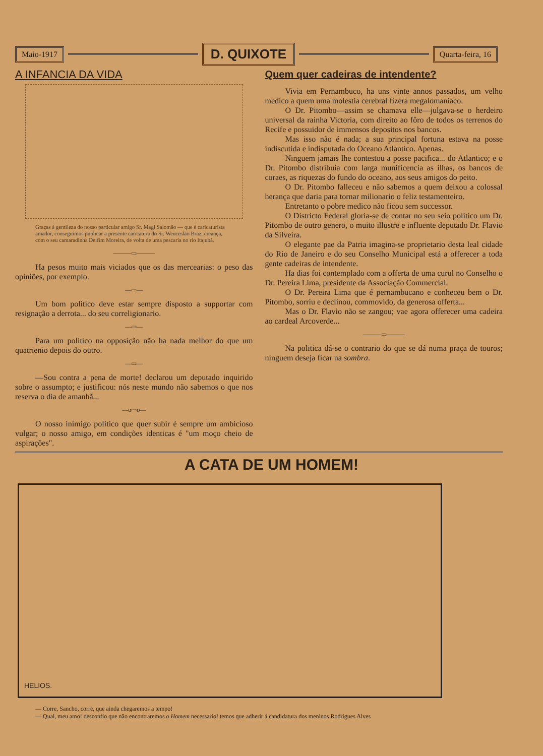Maio-1917
D. QUIXOTE
Quarta-feira, 16
A INFANCIA DA VIDA
Graças á gentileza do nosso particular amigo Sr. Magi Salomão — que é caricaturista amador, conseguimos publicar a presente caricatura do Sr. Wenceslão Braz, creança, com o seu camaradinha Delfim Moreira, de volta de uma pescaria no rio Itajubá.
———▭———
Ha pesos muito mais viciados que os das mercearias: o peso das opiniões, por exemplo.
—▭—
Um bom politico deve estar sempre disposto a supportar com resignação a derrota... do seu correligionario.
—▭—
Para um politico na opposição não ha nada melhor do que um quatrienio depois do outro.
—▭—
—Sou contra a pena de morte! declarou um deputado inquirido sobre o assumpto; e justificou: nós neste mundo não sabemos o que nos reserva o dia de amanhã...
—o▭o—
O nosso inimigo politico que quer subir é sempre um ambicioso vulgar; o nosso amigo, em condições identicas é "um moço cheio de aspirações".
Quem quer cadeiras de intendente?
Vivia em Pernambuco, ha uns vinte annos passados, um velho medico a quem uma molestia cerebral fizera megalomaniaco.
O Dr. Pitombo—assim se chamava elle—julgava-se o herdeiro universal da rainha Victoria, com direito ao fôro de todos os terrenos do Recife e possuidor de immensos depositos nos bancos.
Mas isso não é nada; a sua principal fortuna estava na posse indiscutida e indisputada do Oceano Atlantico. Apenas.
Ninguem jamais lhe contestou a posse pacifica... do Atlantico; e o Dr. Pitombo distribuia com larga munificencia as ilhas, os bancos de coraes, as riquezas do fundo do oceano, aos seus amigos do peito.
O Dr. Pitombo falleceu e não sabemos a quem deixou a colossal herança que daria para tornar milionario o feliz testamenteiro.
Entretanto o pobre medico não ficou sem successor.
O Districto Federal gloria-se de contar no seu seio politico um Dr. Pitombo de outro genero, o muito illustre e influente deputado Dr. Flavio da Silveira.
O elegante pae da Patria imagina-se proprietario desta leal cidade do Rio de Janeiro e do seu Conselho Municipal está a offerecer a toda gente cadeiras de intendente.
Ha dias foi contemplado com a offerta de uma curul no Conselho o Dr. Pereira Lima, presidente da Associação Commercial.
O Dr. Pereira Lima que é pernambucano e conheceu bem o Dr. Pitombo, sorriu e declinou, commovido, da generosa offerta...
Mas o Dr. Flavio não se zangou; vae agora offerecer uma cadeira ao cardeal Arcoverde...
———▭———
Na politica dá-se o contrario do que se dá numa praça de touros; ninguem deseja ficar na sombra.
A CATA DE UM HOMEM!
HELIOS.
— Corre, Sancho, corre, que ainda chegaremos a tempo!
— Qual, meu amo! desconfio que não encontraremos o Homem necessario! temos que adherir á candidatura dos meninos Rodrigues Alves